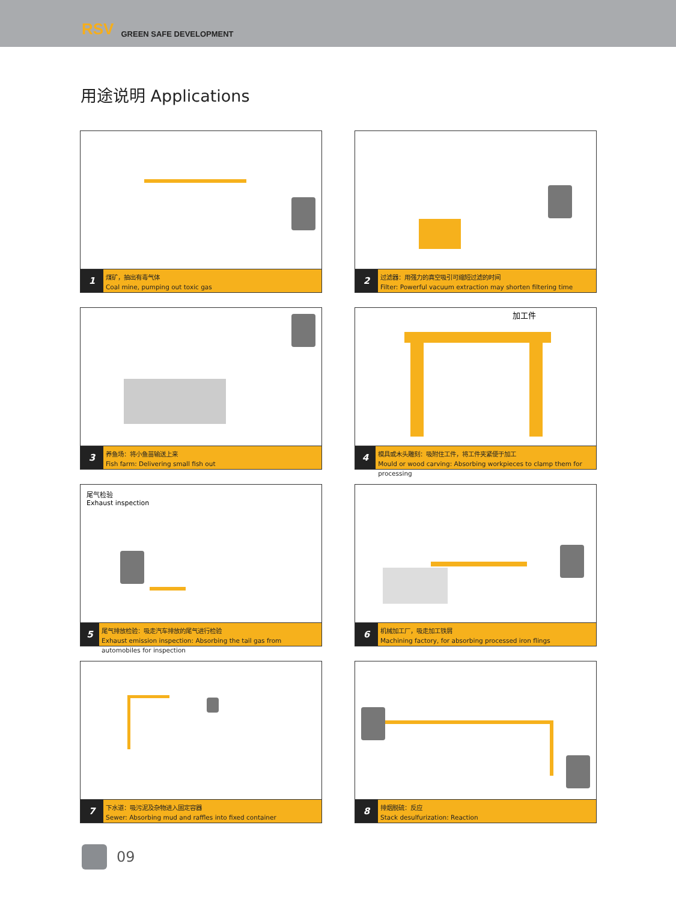RSV GREEN SAFE DEVELOPMENT
用途说明 Applications
1
煤矿，抽出有毒气体
Coal mine, pumping out toxic gas
2
过滤器：用强力的真空吸引可缩短过滤的时间
Filter: Powerful vacuum extraction may shorten filtering time
3
养鱼场：将小鱼苗输送上来
Fish farm: Delivering small fish out
加工件
4
模具或木头雕刻：吸附住工件，将工件夹紧便于加工
Mould or wood carving: Absorbing workpieces to clamp them for processing
尾气检验
Exhaust inspection
5
尾气排放检验：吸走汽车排放的尾气进行检验
Exhaust emission inspection: Absorbing the tail gas from automobiles for inspection
6
机械加工厂，吸走加工铁屑
Machining factory, for absorbing processed iron flings
7
下水道：吸污泥及杂物进入固定容器
Sewer: Absorbing mud and raffles into fixed container
8
排烟脱硫：反应
Stack desulfurization: Reaction
09